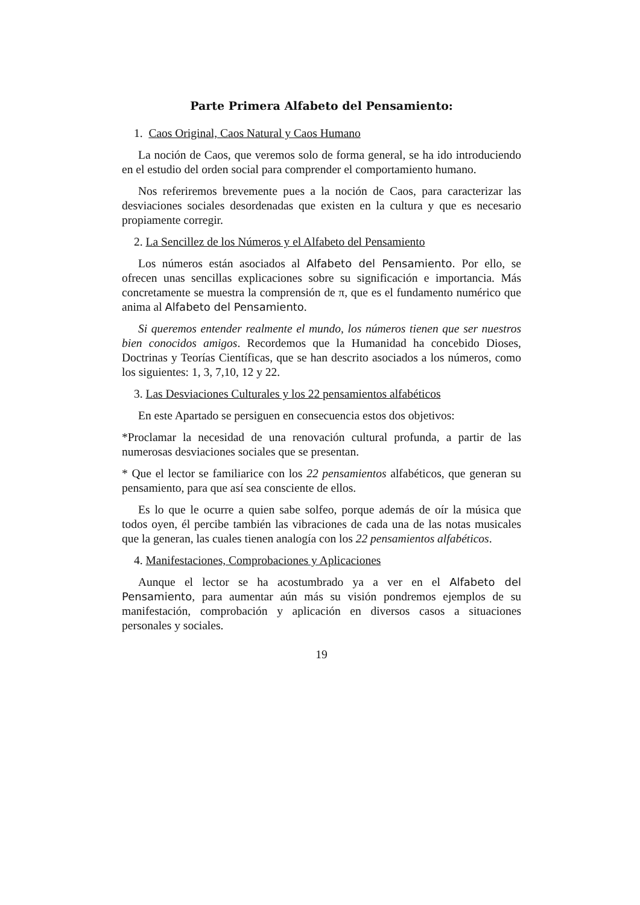Parte Primera Alfabeto del Pensamiento:
1. Caos Original, Caos Natural y Caos Humano
La noción de Caos, que veremos solo de forma general, se ha ido introduciendo en el estudio del orden social para comprender el comportamiento humano.
Nos referiremos brevemente pues a la noción de Caos, para caracterizar las desviaciones sociales desordenadas que existen en la cultura y que es necesario propiamente corregir.
2. La Sencillez de los Números y el Alfabeto del Pensamiento
Los números están asociados al Alfabeto del Pensamiento. Por ello, se ofrecen unas sencillas explicaciones sobre su significación e importancia. Más concretamente se muestra la comprensión de π, que es el fundamento numérico que anima al Alfabeto del Pensamiento.
Si queremos entender realmente el mundo, los números tienen que ser nuestros bien conocidos amigos. Recordemos que la Humanidad ha concebido Dioses, Doctrinas y Teorías Científicas, que se han descrito asociados a los números, como los siguientes: 1, 3, 7,10, 12 y 22.
3. Las Desviaciones Culturales y los 22 pensamientos alfabéticos
En este Apartado se persiguen en consecuencia estos dos objetivos:
*Proclamar la necesidad de una renovación cultural profunda, a partir de las numerosas desviaciones sociales que se presentan.
* Que el lector se familiarice con los 22 pensamientos alfabéticos, que generan su pensamiento, para que así sea consciente de ellos.
Es lo que le ocurre a quien sabe solfeo, porque además de oír la música que todos oyen, él percibe también las vibraciones de cada una de las notas musicales que la generan, las cuales tienen analogía con los 22 pensamientos alfabéticos.
4. Manifestaciones, Comprobaciones y Aplicaciones
Aunque el lector se ha acostumbrado ya a ver en el Alfabeto del Pensamiento, para aumentar aún más su visión pondremos ejemplos de su manifestación, comprobación y aplicación en diversos casos a situaciones personales y sociales.
19